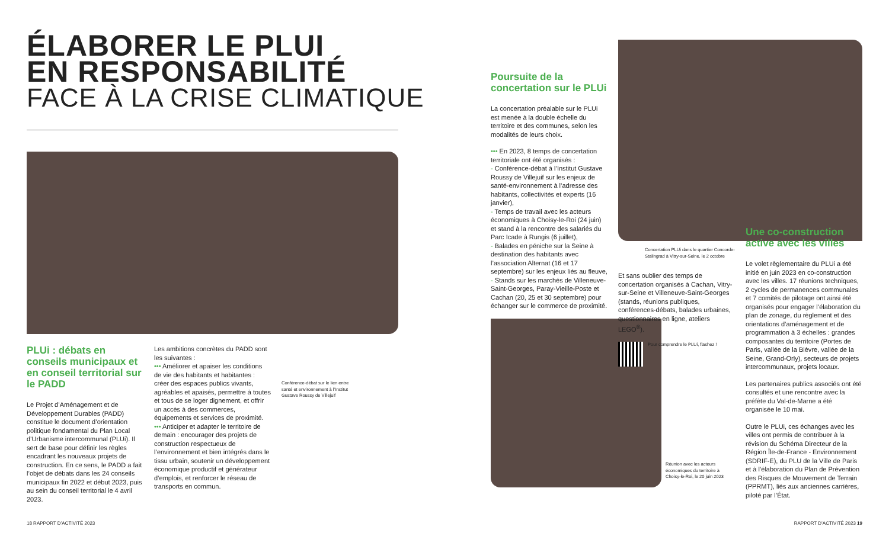ÉLABORER LE PLUI
EN RESPONSABILITÉ
FACE À LA CRISE CLIMATIQUE
PLUi : débats en conseils municipaux et en conseil territorial sur le PADD
Le Projet d’Aménagement et de Développement Durables (PADD) constitue le document d’orientation politique fondamental du Plan Local d’Urbanisme intercommunal (PLUi). Il sert de base pour définir les règles encadrant les nouveaux projets de construction. En ce sens, le PADD a fait l’objet de débats dans les 24 conseils municipaux fin 2022 et début 2023, puis au sein du conseil territorial le 4 avril 2023.
Les ambitions concrètes du PADD sont les suivantes :
••• Améliorer et apaiser les conditions de vie des habitants et habitantes : créer des espaces publics vivants, agréables et apaisés, permettre à toutes et tous de se loger dignement, et offrir un accès à des commerces, équipements et services de proximité.
••• Anticiper et adapter le territoire de demain : encourager des projets de construction respectueux de l’environnement et bien intégrés dans le tissu urbain, soutenir un développement économique productif et générateur d’emplois, et renforcer le réseau de transports en commun.
Conférence-débat sur le lien entre santé et environnement à l’Institut Gustave Roussy de Villejuif
18 RAPPORT D’ACTIVITÉ 2023
Poursuite de la concertation sur le PLUi
La concertation préalable sur le PLUi est menée à la double échelle du territoire et des communes, selon les modalités de leurs choix.
••• En 2023, 8 temps de concertation territoriale ont été organisés :
- Conférence-débat à l’Institut Gustave Roussy de Villejuif sur les enjeux de santé-environnement à l’adresse des habitants, collectivités et experts (16 janvier),
- Temps de travail avec les acteurs économiques à Choisy-le-Roi (24 juin) et stand à la rencontre des salariés du Parc Icade à Rungis (6 juillet),
- Balades en péniche sur la Seine à destination des habitants avec l’association Alternat (16 et 17 septembre) sur les enjeux liés au fleuve,
- Stands sur les marchés de Villeneuve-Saint-Georges, Paray-Vieille-Poste et Cachan (20, 25 et 30 septembre) pour échanger sur le commerce de proximité.
Concertation PLUi dans le quartier Concorde-Stalingrad à Vitry-sur-Seine, le 2 octobre
Et sans oublier des temps de concertation organisés à Cachan, Vitry-sur-Seine et Villeneuve-Saint-Georges (stands, réunions publiques, conférences-débats, balades urbaines, questionnaires en ligne, ateliers LEGO<sup>®</sup>).
Pour comprendre le PLUi, flashez !
Réunion avec les acteurs économiques du territoire à Choisy-le-Roi, le 20 juin 2023
Une co-construction active avec les villes
Le volet règlementaire du PLUi a été initié en juin 2023 en co-construction avec les villes. 17 réunions techniques, 2 cycles de permanences communales et 7 comités de pilotage ont ainsi été organisés pour engager l’élaboration du plan de zonage, du règlement et des orientations d’aménagement et de programmation à 3 échelles : grandes composantes du territoire (Portes de Paris, vallée de la Bièvre, vallée de la Seine, Grand-Orly), secteurs de projets intercommunaux, projets locaux.
Les partenaires publics associés ont été consultés et une rencontre avec la préfète du Val-de-Marne a été organisée le 10 mai.
Outre le PLUi, ces échanges avec les villes ont permis de contribuer à la révision du Schéma Directeur de la Région Île-de-France - Environnement (SDRIF-E), du PLU de la Ville de Paris et à l’élaboration du Plan de Prévention des Risques de Mouvement de Terrain (PPRMT), liés aux anciennes carrières, piloté par l’État.
RAPPORT D’ACTIVITÉ 2023 19